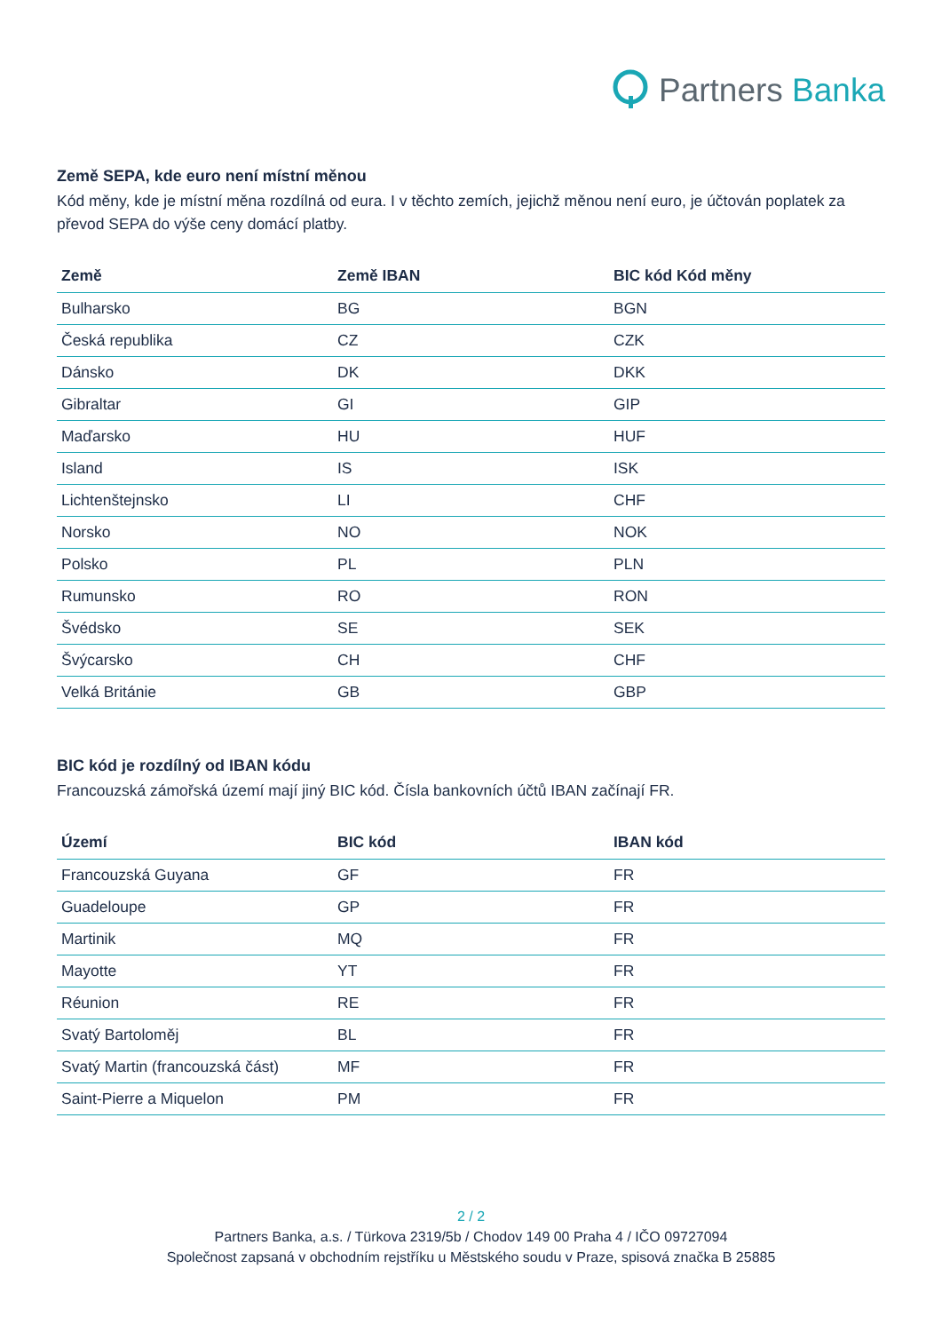Partners Banka
Země SEPA, kde euro není místní měnou
Kód měny, kde je místní měna rozdílná od eura. I v těchto zemích, jejichž měnou není euro, je účtován poplatek za převod SEPA do výše ceny domácí platby.
| Země | Země IBAN | BIC kód Kód měny |
| --- | --- | --- |
| Bulharsko | BG | BGN |
| Česká republika | CZ | CZK |
| Dánsko | DK | DKK |
| Gibraltar | GI | GIP |
| Maďarsko | HU | HUF |
| Island | IS | ISK |
| Lichtenštejnsko | LI | CHF |
| Norsko | NO | NOK |
| Polsko | PL | PLN |
| Rumunsko | RO | RON |
| Švédsko | SE | SEK |
| Švýcarsko | CH | CHF |
| Velká Británie | GB | GBP |
BIC kód je rozdílný od IBAN kódu
Francouzská zámořská území mají jiný BIC kód. Čísla bankovních účtů IBAN začínají FR.
| Území | BIC kód | IBAN kód |
| --- | --- | --- |
| Francouzská Guyana | GF | FR |
| Guadeloupe | GP | FR |
| Martinik | MQ | FR |
| Mayotte | YT | FR |
| Réunion | RE | FR |
| Svatý Bartoloměj | BL | FR |
| Svatý Martin (francouzská část) | MF | FR |
| Saint-Pierre a Miquelon | PM | FR |
2 / 2
Partners Banka, a.s. / Türkova 2319/5b / Chodov 149 00 Praha 4 / IČO 09727094
Společnost zapsaná v obchodním rejstříku u Městského soudu v Praze, spisová značka B 25885